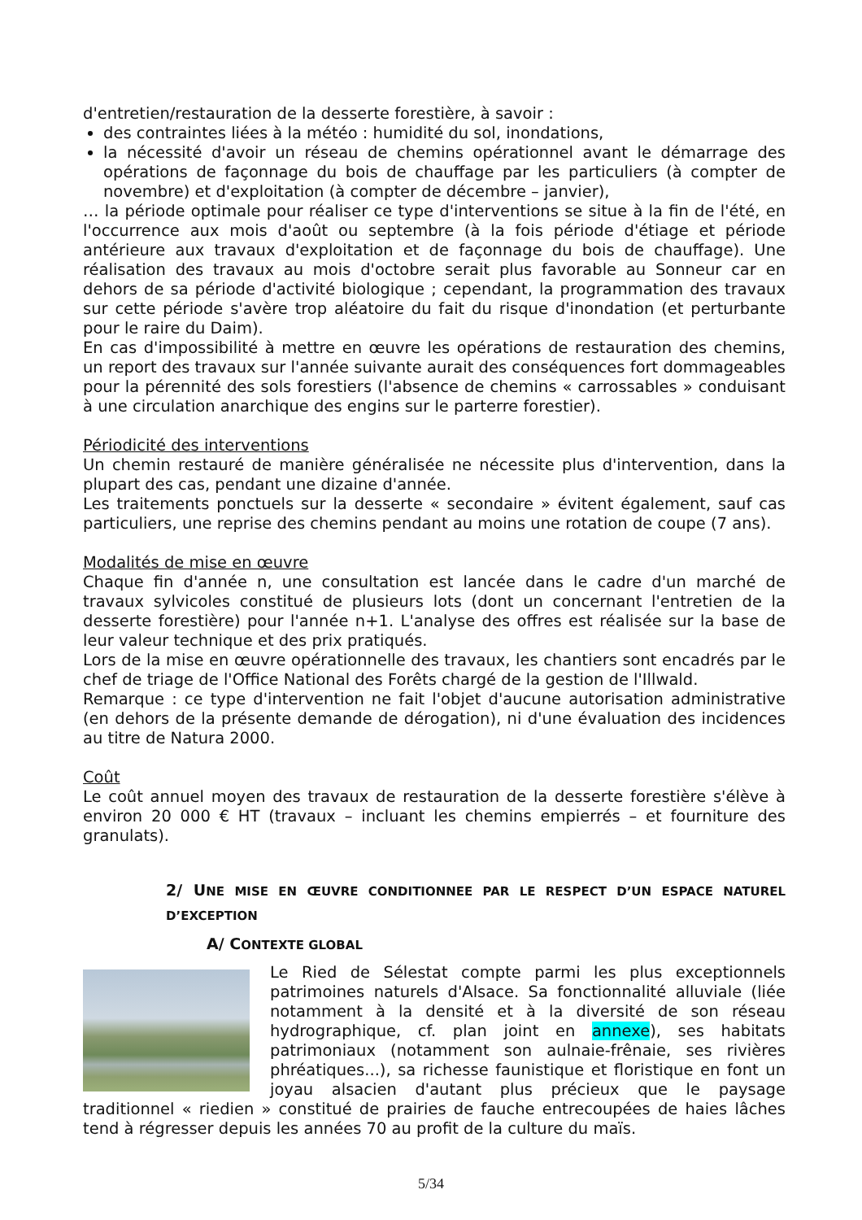d'entretien/restauration de la desserte forestière, à savoir :
des contraintes liées à la météo : humidité du sol, inondations,
la nécessité d'avoir un réseau de chemins opérationnel avant le démarrage des opérations de façonnage du bois de chauffage par les particuliers (à compter de novembre) et d'exploitation (à compter de décembre – janvier),
… la période optimale pour réaliser ce type d'interventions se situe à la fin de l'été, en l'occurrence aux mois d'août ou septembre (à la fois période d'étiage et période antérieure aux travaux d'exploitation et de façonnage du bois de chauffage). Une réalisation des travaux au mois d'octobre serait plus favorable au Sonneur car en dehors de sa période d'activité biologique ; cependant, la programmation des travaux sur cette période s'avère trop aléatoire du fait du risque d'inondation (et perturbante pour le raire du Daim).
En cas d'impossibilité à mettre en œuvre les opérations de restauration des chemins, un report des travaux sur l'année suivante aurait des conséquences fort dommageables pour la pérennité des sols forestiers (l'absence de chemins « carrossables » conduisant à une circulation anarchique des engins sur le parterre forestier).
Périodicité des interventions
Un chemin restauré de manière généralisée ne nécessite plus d'intervention, dans la plupart des cas, pendant une dizaine d'année.
Les traitements ponctuels sur la desserte « secondaire » évitent également, sauf cas particuliers, une reprise des chemins pendant au moins une rotation de coupe (7 ans).
Modalités de mise en œuvre
Chaque fin d'année n, une consultation est lancée dans le cadre d'un marché de travaux sylvicoles constitué de plusieurs lots (dont un concernant l'entretien de la desserte forestière) pour l'année n+1. L'analyse des offres est réalisée sur la base de leur valeur technique et des prix pratiqués.
Lors de la mise en œuvre opérationnelle des travaux, les chantiers sont encadrés par le chef de triage de l'Office National des Forêts chargé de la gestion de l'Illwald.
Remarque : ce type d'intervention ne fait l'objet d'aucune autorisation administrative (en dehors de la présente demande de dérogation), ni d'une évaluation des incidences au titre de Natura 2000.
Coût
Le coût annuel moyen des travaux de restauration de la desserte forestière s'élève à environ 20 000 € HT (travaux – incluant les chemins empierrés – et fourniture des granulats).
2/ UNE MISE EN ŒUVRE CONDITIONNEE PAR LE RESPECT D’UN ESPACE NATUREL D’EXCEPTION
A/ CONTEXTE GLOBAL
Le Ried de Sélestat compte parmi les plus exceptionnels patrimoines naturels d'Alsace. Sa fonctionnalité alluviale (liée notamment à la densité et à la diversité de son réseau hydrographique, cf. plan joint en annexe), ses habitats patrimoniaux (notamment son aulnaie-frênaie, ses rivières phréatiques...), sa richesse faunistique et floristique en font un joyau alsacien d'autant plus précieux que le paysage traditionnel « riedien » constitué de prairies de fauche entrecoupées de haies lâches tend à régresser depuis les années 70 au profit de la culture du maïs.
5/34